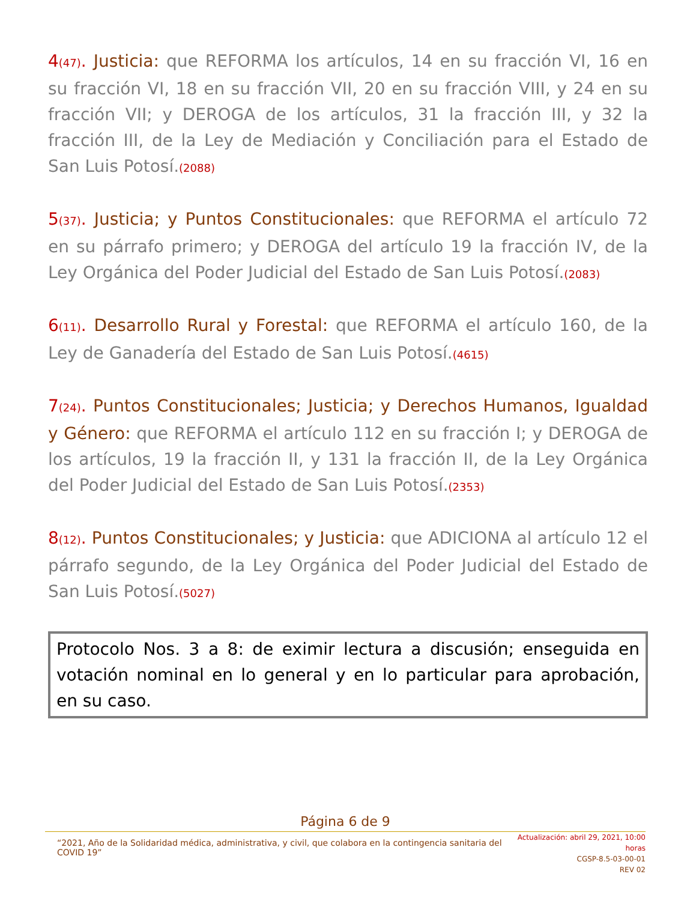4(47). Justicia: que REFORMA los artículos, 14 en su fracción VI, 16 en su fracción VI, 18 en su fracción VII, 20 en su fracción VIII, y 24 en su fracción VII; y DEROGA de los artículos, 31 la fracción III, y 32 la fracción III, de la Ley de Mediación y Conciliación para el Estado de San Luis Potosí.(2088)
5(37). Justicia; y Puntos Constitucionales: que REFORMA el artículo 72 en su párrafo primero; y DEROGA del artículo 19 la fracción IV, de la Ley Orgánica del Poder Judicial del Estado de San Luis Potosí.(2083)
6(11). Desarrollo Rural y Forestal: que REFORMA el artículo 160, de la Ley de Ganadería del Estado de San Luis Potosí.(4615)
7(24). Puntos Constitucionales; Justicia; y Derechos Humanos, Igualdad y Género: que REFORMA el artículo 112 en su fracción I; y DEROGA de los artículos, 19 la fracción II, y 131 la fracción II, de la Ley Orgánica del Poder Judicial del Estado de San Luis Potosí.(2353)
8(12). Puntos Constitucionales; y Justicia: que ADICIONA al artículo 12 el párrafo segundo, de la Ley Orgánica del Poder Judicial del Estado de San Luis Potosí.(5027)
Protocolo Nos. 3 a 8: de eximir lectura a discusión; enseguida en votación nominal en lo general y en lo particular para aprobación, en su caso.
Página 6 de 9
“2021, Año de la Solidaridad médica, administrativa, y civil, que colabora en la contingencia sanitaria del COVID 19”
Actualización: abril 29, 2021, 10:00 horas
CGSP-8.5-03-00-01
REV 02